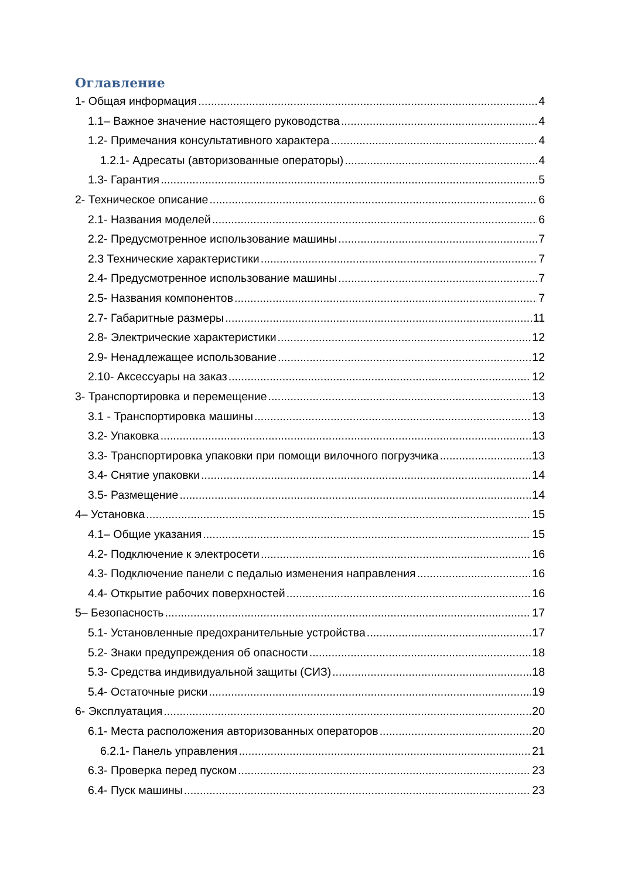Оглавление
1- Общая информация 4
1.1– Важное значение настоящего руководства 4
1.2- Примечания консультативного характера 4
1.2.1- Адресаты (авторизованные операторы) 4
1.3- Гарантия 5
2- Техническое описание 6
2.1- Названия моделей 6
2.2- Предусмотренное использование машины 7
2.3 Технические характеристики 7
2.4- Предусмотренное использование машины 7
2.5- Названия компонентов 7
2.7- Габаритные размеры 11
2.8- Электрические характеристики 12
2.9- Ненадлежащее использование 12
2.10- Аксессуары на заказ 12
3- Транспортировка и перемещение 13
3.1 - Транспортировка машины 13
3.2- Упаковка 13
3.3- Транспортировка упаковки при помощи вилочного погрузчика 13
3.4- Снятие упаковки 14
3.5- Размещение 14
4– Установка 15
4.1– Общие указания 15
4.2- Подключение к электросети 16
4.3- Подключение панели с педалью изменения направления 16
4.4- Открытие рабочих поверхностей 16
5– Безопасность 17
5.1- Установленные предохранительные устройства 17
5.2- Знаки предупреждения об опасности 18
5.3- Средства индивидуальной защиты (СИЗ) 18
5.4- Остаточные риски 19
6- Эксплуатация 20
6.1- Места расположения авторизованных операторов 20
6.2.1- Панель управления 21
6.3- Проверка перед пуском 23
6.4- Пуск машины 23